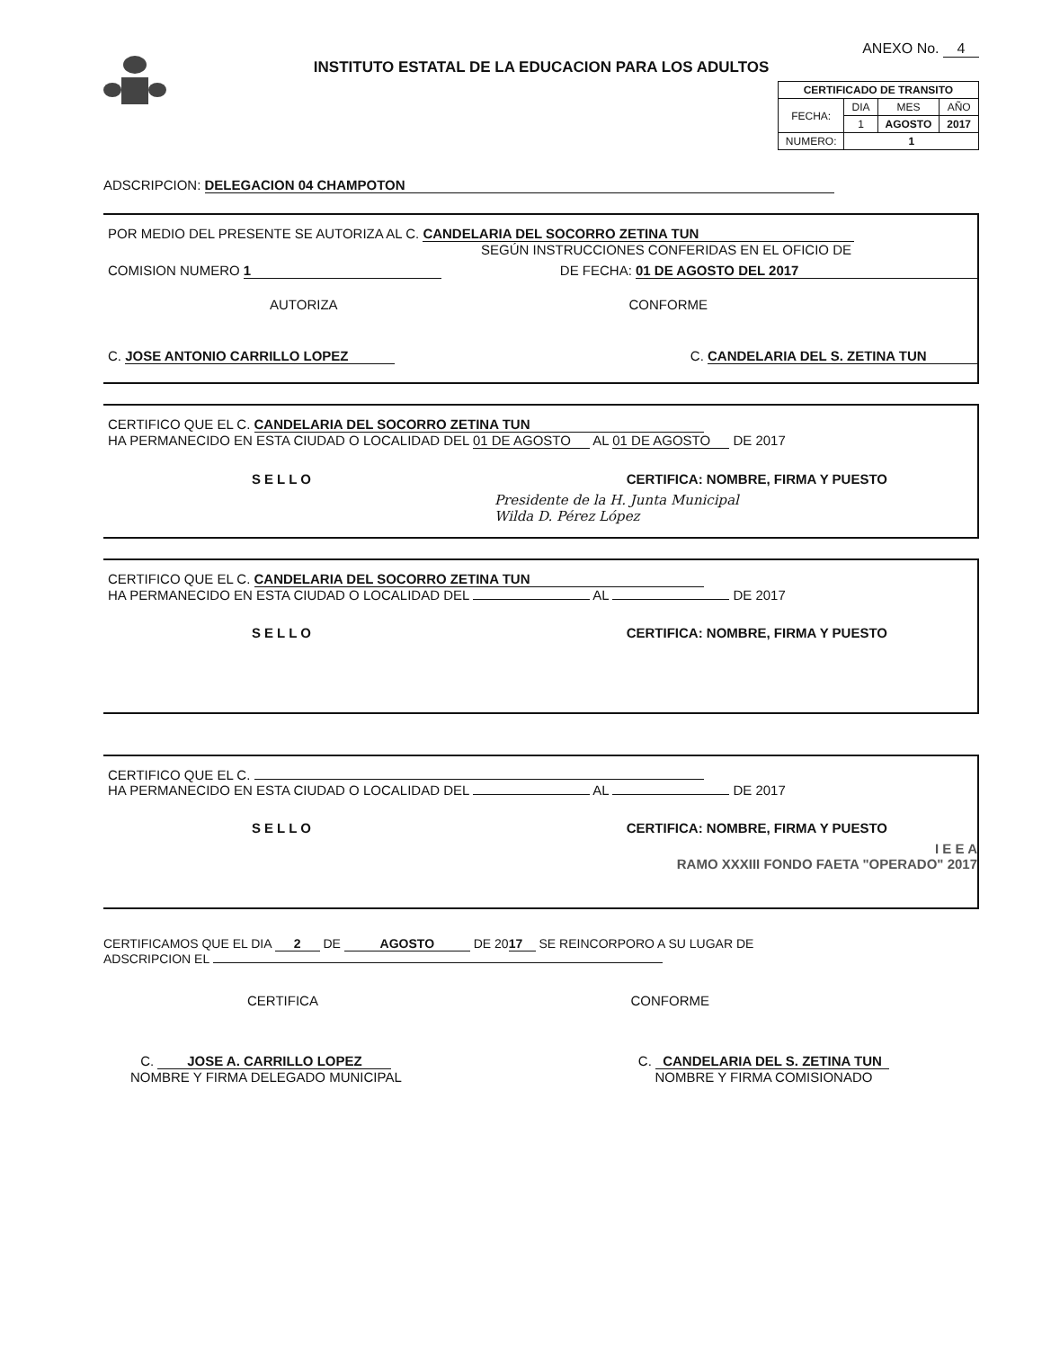INSTITUTO ESTATAL DE LA EDUCACION PARA LOS ADULTOS
ANEXO No. 4
| CERTIFICADO DE TRANSITO | | | |
| --- | --- | --- | --- |
| FECHA: | DIA | MES | AÑO |
| | 1 | AGOSTO | 2017 |
| NUMERO: | 1 | | |
ADSCRIPCION: DELEGACION 04 CHAMPOTON
POR MEDIO DEL PRESENTE SE AUTORIZA AL C. CANDELARIA DEL SOCORRO ZETINA TUN
SEGÚN INSTRUCCIONES CONFERIDAS EN EL OFICIO DE
COMISION NUMERO 1 DE FECHA: 01 DE AGOSTO DEL 2017
AUTORIZA CONFORME
C. JOSE ANTONIO CARRILLO LOPEZ C. CANDELARIA DEL S. ZETINA TUN
CERTIFICO QUE EL C. CANDELARIA DEL SOCORRO ZETINA TUN
HA PERMANECIDO EN ESTA CIUDAD O LOCALIDAD DEL 01 DE AGOSTO AL 01 DE AGOSTO DE 2017
SELLO CERTIFICA: NOMBRE, FIRMA Y PUESTO
Presidente de la H. Junta Municipal
Wilda D. Pérez López
CERTIFICO QUE EL C. CANDELARIA DEL SOCORRO ZETINA TUN
HA PERMANECIDO EN ESTA CIUDAD O LOCALIDAD DEL AL DE 2017
SELLO CERTIFICA: NOMBRE, FIRMA Y PUESTO
CERTIFICO QUE EL C.
HA PERMANECIDO EN ESTA CIUDAD O LOCALIDAD DEL AL DE 2017
SELLO CERTIFICA: NOMBRE, FIRMA Y PUESTO
I E E A
RAMO XXXIII FONDO FAETA "OPERADO" 2017
CERTIFICAMOS QUE EL DIA 2 DE AGOSTO DE 20 17 SE REINCORPORO A SU LUGAR DE
ADSCRIPCION EL
CERTIFICA CONFORME
C. JOSE A. CARRILLO LOPEZ
NOMBRE Y FIRMA DELEGADO MUNICIPAL
C. CANDELARIA DEL S. ZETINA TUN
NOMBRE Y FIRMA COMISIONADO